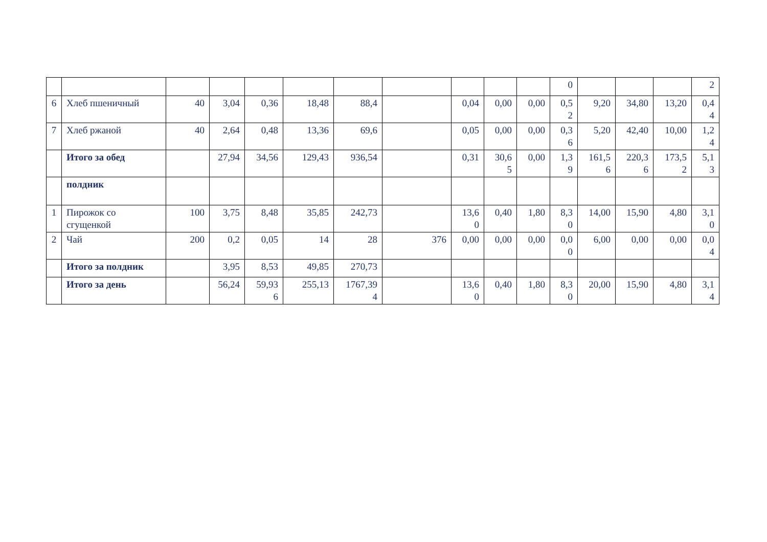| | | | | | | | | | | | 0 | | | | 2 |
| 6 | Хлеб пшеничный | 40 | 3,04 | 0,36 | 18,48 | 88,4 | | 0,04 | 0,00 | 0,00 | 0,5 2 | 9,20 | 34,80 | 13,20 | 0,4 4 |
| 7 | Хлеб ржаной | 40 | 2,64 | 0,48 | 13,36 | 69,6 | | 0,05 | 0,00 | 0,00 | 0,3 6 | 5,20 | 42,40 | 10,00 | 1,2 4 |
| | Итого за обед | | 27,94 | 34,56 | 129,43 | 936,54 | | 0,31 | 30,6 5 | 0,00 | 1,3 9 | 161,5 6 | 220,3 6 | 173,5 2 | 5,1 3 |
| | полдник | | | | | | | | | | | | | | |
| 1 | Пирожок со сгущенкой | 100 | 3,75 | 8,48 | 35,85 | 242,73 | | 13,6 0 | 0,40 | 1,80 | 8,3 0 | 14,00 | 15,90 | 4,80 | 3,1 0 |
| 2 | Чай | 200 | 0,2 | 0,05 | 14 | 28 | 376 | 0,00 | 0,00 | 0,00 | 0,0 0 | 6,00 | 0,00 | 0,00 | 0,0 4 |
| | Итого за полдник | | 3,95 | 8,53 | 49,85 | 270,73 | | | | | | | | | |
| | Итого за день | | 56,24 | 59,93 6 | 255,13 | 1767,39 4 | | 13,6 0 | 0,40 | 1,80 | 8,3 0 | 20,00 | 15,90 | 4,80 | 3,1 4 |